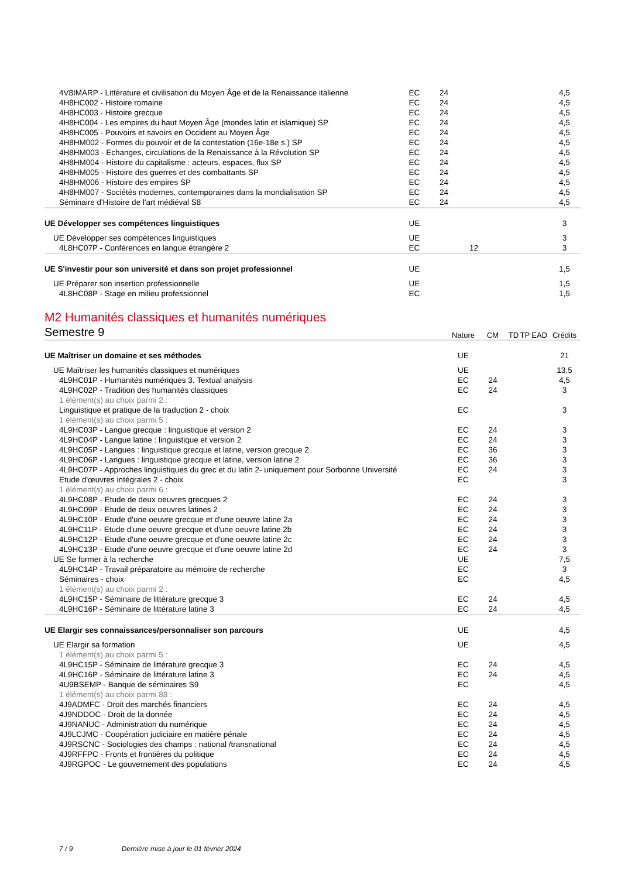| 4V8IMARP - Littérature et civilisation du Moyen Âge et de la Renaissance italienne | EC | 24 | | | | 4,5 |
| 4H8HC002 - Histoire romaine | EC | 24 | | | | 4,5 |
| 4H8HC003 - Histoire grecque | EC | 24 | | | | 4,5 |
| 4H8HC004 - Les empires du haut Moyen Âge (mondes latin et islamique) SP | EC | 24 | | | | 4,5 |
| 4H8HC005 - Pouvoirs et savoirs en Occident au Moyen Âge | EC | 24 | | | | 4,5 |
| 4H8HM002 - Formes du pouvoir et de la contestation (16e-18e s.) SP | EC | 24 | | | | 4,5 |
| 4H8HM003 - Echanges, circulations de la Renaissance à la Révolution SP | EC | 24 | | | | 4,5 |
| 4H8HM004 - Histoire du capitalisme : acteurs, espaces, flux SP | EC | 24 | | | | 4,5 |
| 4H8HM005 - Histoire des guerres et des combattants SP | EC | 24 | | | | 4,5 |
| 4H8HM006 - Histoire des empires SP | EC | 24 | | | | 4,5 |
| 4H8HM007 - Sociétés modernes, contemporaines dans la mondialisation SP | EC | 24 | | | | 4,5 |
| Séminaire d'Histoire de l'art médiéval S8 | EC | 24 | | | | 4,5 |
| UE Développer ses compétences linguistiques | UE | | | | | 3 |
| UE Développer ses compétences linguistiques | UE | | | | | 3 |
| 4L8HC07P - Conférences en langue étrangère 2 | EC | | 12 | | | 3 |
| UE S'investir pour son université et dans son projet professionnel | UE | | | | | 1,5 |
| UE Préparer son insertion professionnelle | UE | | | | | 1,5 |
| 4L8HC08P - Stage en milieu professionnel | EC | | | | | 1,5 |
M2 Humanités classiques et humanités numériques
| Semestre 9 | Nature | CM | TD | TP | EAD | Crédits |
| UE Maîtriser un domaine et ses méthodes | UE | | | | | 21 |
| UE Maîtriser les humanités classiques et numériques | UE | | | | | 13,5 |
| 4L9HC01P - Humanités numériques 3. Textual analysis | EC | 24 | | | | 4,5 |
| 4L9HC02P - Tradition des humanités classiques | EC | 24 | | | | 3 |
| 1 élément(s) au choix parmi 2 : | | | | | | |
| Linguistique et pratique de la traduction 2 - choix | EC | | | | | 3 |
| 1 élément(s) au choix parmi 5 : | | | | | | |
| 4L9HC03P - Langue grecque : linguistique et version 2 | EC | 24 | | | | 3 |
| 4L9HC04P - Langue latine : linguistique et version 2 | EC | 24 | | | | 3 |
| 4L9HC05P - Langues : linguistique grecque et latine, version grecque 2 | EC | 36 | | | | 3 |
| 4L9HC06P - Langues : linguistique grecque et latine, version latine 2 | EC | 36 | | | | 3 |
| 4L9HC07P - Approches linguistiques du grec et du latin 2- uniquement pour Sorbonne Université | EC | 24 | | | | 3 |
| Etude d'œuvres intégrales 2 - choix | EC | | | | | 3 |
| 1 élément(s) au choix parmi 6 : | | | | | | |
| 4L9HC08P - Etude de deux oeuvres grecques 2 | EC | 24 | | | | 3 |
| 4L9HC09P - Etude de deux oeuvres latines 2 | EC | 24 | | | | 3 |
| 4L9HC10P - Etude d'une oeuvre grecque et d'une oeuvre latine 2a | EC | 24 | | | | 3 |
| 4L9HC11P - Etude d'une oeuvre grecque et d'une oeuvre latine 2b | EC | 24 | | | | 3 |
| 4L9HC12P - Etude d'une oeuvre grecque et d'une oeuvre latine 2c | EC | 24 | | | | 3 |
| 4L9HC13P - Etude d'une oeuvre grecque et d'une oeuvre latine 2d | EC | 24 | | | | 3 |
| UE Se former à la recherche | UE | | | | | 7,5 |
| 4L9HC14P - Travail préparatoire au mémoire de recherche | EC | | | | | 3 |
| Séminaires - choix | EC | | | | | 4,5 |
| 1 élément(s) au choix parmi 2 : | | | | | | |
| 4L9HC15P - Séminaire de littérature grecque 3 | EC | 24 | | | | 4,5 |
| 4L9HC16P - Séminaire de littérature latine 3 | EC | 24 | | | | 4,5 |
| UE Elargir ses connaissances/personnaliser son parcours | UE | | | | | 4,5 |
| UE Elargir sa formation | UE | | | | | 4,5 |
| 1 élément(s) au choix parmi 5 : | | | | | | |
| 4L9HC15P - Séminaire de littérature grecque 3 | EC | 24 | | | | 4,5 |
| 4L9HC16P - Séminaire de littérature latine 3 | EC | 24 | | | | 4,5 |
| 4U9BSEMP - Banque de séminaires S9 | EC | | | | | 4,5 |
| 1 élément(s) au choix parmi 88 : | | | | | | |
| 4J9ADMFC - Droit des marchés financiers | EC | 24 | | | | 4,5 |
| 4J9NDDOC - Droit de la donnée | EC | 24 | | | | 4,5 |
| 4J9NANUC - Administration du numérique | EC | 24 | | | | 4,5 |
| 4J9LCJMC - Coopération judiciaire en matière pénale | EC | 24 | | | | 4,5 |
| 4J9RSCNC - Sociologies des champs : national /transnational | EC | 24 | | | | 4,5 |
| 4J9RFFPC - Fronts et frontières du politique | EC | 24 | | | | 4,5 |
| 4J9RGPOC - Le gouvernement des populations | EC | 24 | | | | 4,5 |
7 / 9 Dernière mise à jour le 01 février 2024